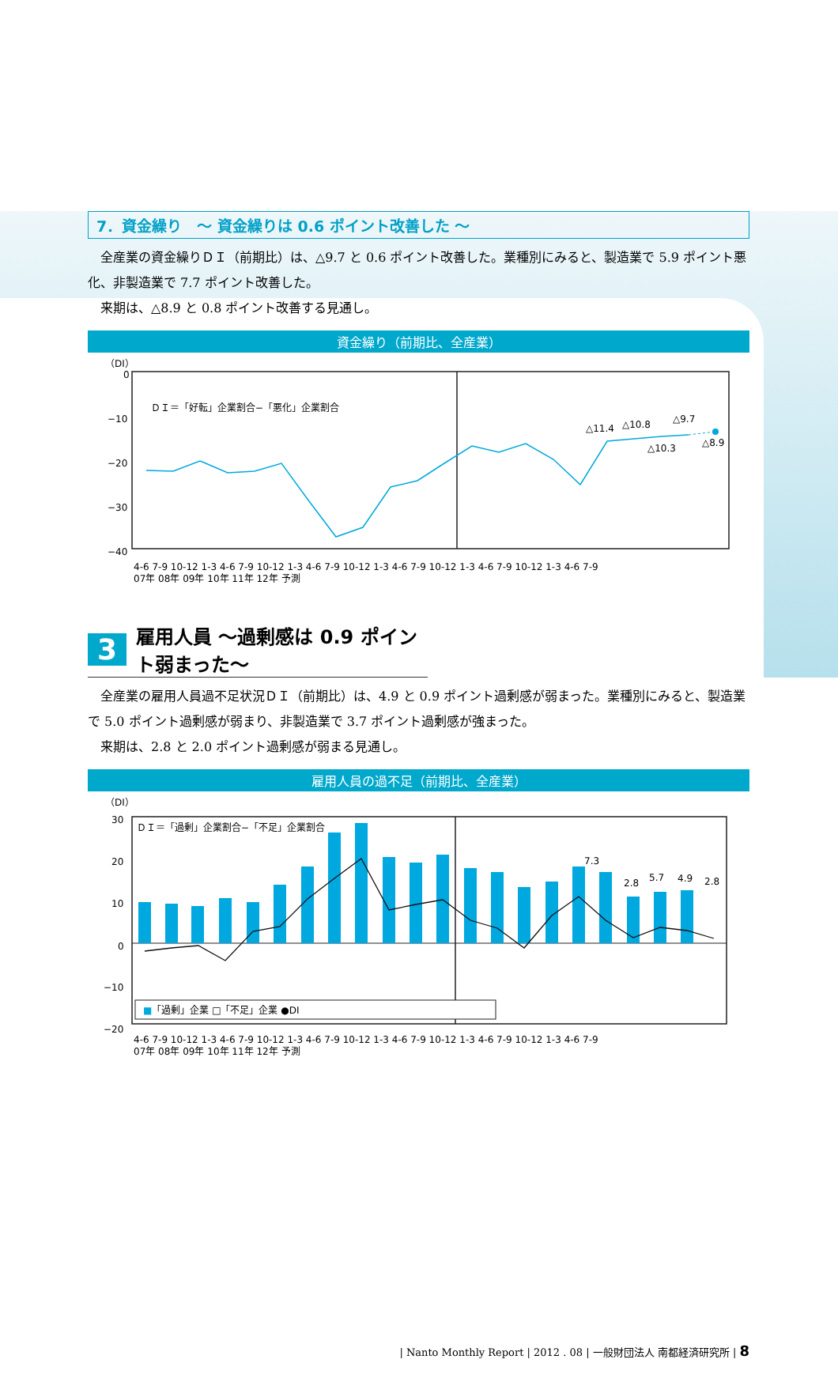7．資金繰り　～ 資金繰りは 0.6 ポイント改善した ～
全産業の資金繰りＤＩ（前期比）は、△9.7 と 0.6 ポイント改善した。業種別にみると、製造業で 5.9 ポイント悪化、非製造業で 7.7 ポイント改善した。
来期は、△8.9 と 0.8 ポイント改善する見通し。
資金繰り（前期比、全産業）
（DI）
0
−10
−20
−30
−40
ＤＩ＝「好転」企業割合−「悪化」企業割合
△11.4
△10.8
△9.7
△10.3
△8.9
4-6 7-9 10-12 1-3 4-6 7-9 10-12 1-3 4-6 7-9 10-12 1-3 4-6 7-9 10-12 1-3 4-6 7-9 10-12 1-3 4-6 7-9
07年 08年 09年 10年 11年 12年 予測
3 雇用人員 ～過剰感は 0.9 ポイント弱まった～
全産業の雇用人員過不足状況ＤＩ（前期比）は、4.9 と 0.9 ポイント過剰感が弱まった。業種別にみると、製造業で 5.0 ポイント過剰感が弱まり、非製造業で 3.7 ポイント過剰感が強まった。
来期は、2.8 と 2.0 ポイント過剰感が弱まる見通し。
雇用人員の過不足（前期比、全産業）
（DI）
30
20
10
0
−10
−20
7.3
2.8
5.7
4.9
2.8
ＤＩ＝「過剰」企業割合−「不足」企業割合
■「過剰」企業 □「不足」企業 ●DI
4-6 7-9 10-12 1-3 4-6 7-9 10-12 1-3 4-6 7-9 10-12 1-3 4-6 7-9 10-12 1-3 4-6 7-9 10-12 1-3 4-6 7-9
07年 08年 09年 10年 11年 12年 予測
| Nanto Monthly Report | 2012 . 08 | 一般財団法人 南都経済研究所 | 8